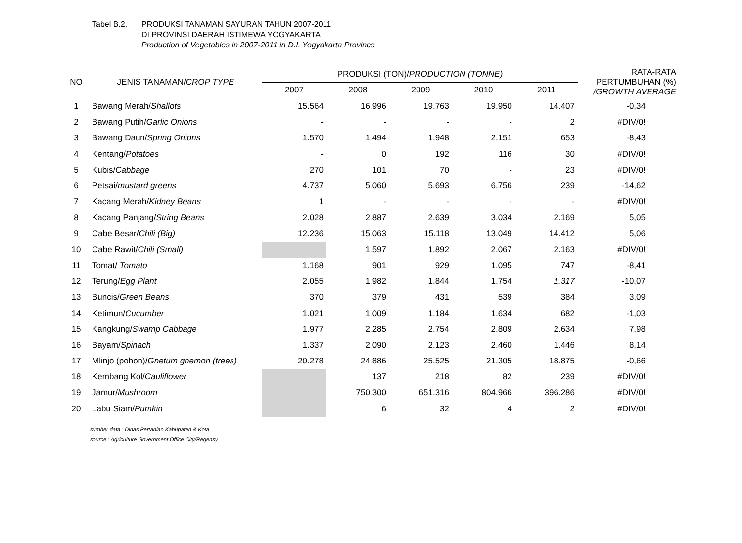Tabel B.2. PRODUKSI TANAMAN SAYURAN TAHUN 2007-2011
DI PROVINSI DAERAH ISTIMEWA YOGYAKARTA
Production of Vegetables in 2007-2011 in D.I. Yogyakarta Province
| NO | JENIS TANAMAN/ CROP TYPE | PRODUKSI (TON)/ PRODUCTION (TONNE) | | | | | RATA-RATA PERTUMBUHAN (%) /GROWTH AVERAGE |
| --- | --- | --- | --- | --- | --- | --- | --- |
| | | 2007 | 2008 | 2009 | 2010 | 2011 | |
| 1 | Bawang Merah/ Shallots | 15.564 | 16.996 | 19.763 | 19.950 | 14.407 | -0,34 |
| 2 | Bawang Putih/ Garlic Onions | - | - | - | - | 2 | #DIV/0! |
| 3 | Bawang Daun/ Spring Onions | 1.570 | 1.494 | 1.948 | 2.151 | 653 | -8,43 |
| 4 | Kentang/ Potatoes | - | 0 | 192 | 116 | 30 | #DIV/0! |
| 5 | Kubis/ Cabbage | 270 | 101 | 70 | - | 23 | #DIV/0! |
| 6 | Petsai/ mustard greens | 4.737 | 5.060 | 5.693 | 6.756 | 239 | -14,62 |
| 7 | Kacang Merah/ Kidney Beans | 1 | - | - | - | - | #DIV/0! |
| 8 | Kacang Panjang/ String Beans | 2.028 | 2.887 | 2.639 | 3.034 | 2.169 | 5,05 |
| 9 | Cabe Besar/ Chili (Big) | 12.236 | 15.063 | 15.118 | 13.049 | 14.412 | 5,06 |
| 10 | Cabe Rawit/ Chili (Small) | | 1.597 | 1.892 | 2.067 | 2.163 | #DIV/0! |
| 11 | Tomat/ Tomato | 1.168 | 901 | 929 | 1.095 | 747 | -8,41 |
| 12 | Terung/ Egg Plant | 2.055 | 1.982 | 1.844 | 1.754 | 1.317 | -10,07 |
| 13 | Buncis/ Green Beans | 370 | 379 | 431 | 539 | 384 | 3,09 |
| 14 | Ketimun/ Cucumber | 1.021 | 1.009 | 1.184 | 1.634 | 682 | -1,03 |
| 15 | Kangkung/ Swamp Cabbage | 1.977 | 2.285 | 2.754 | 2.809 | 2.634 | 7,98 |
| 16 | Bayam/ Spinach | 1.337 | 2.090 | 2.123 | 2.460 | 1.446 | 8,14 |
| 17 | Mlinjo (pohon)/ Gnetum gnemon (trees) | 20.278 | 24.886 | 25.525 | 21.305 | 18.875 | -0,66 |
| 18 | Kembang Kol/ Cauliflower | | 137 | 218 | 82 | 239 | #DIV/0! |
| 19 | Jamur/ Mushroom | | 750.300 | 651.316 | 804.966 | 396.286 | #DIV/0! |
| 20 | Labu Siam/ Pumkin | | 6 | 32 | 4 | 2 | #DIV/0! |
sumber data : Dinas Pertanian Kabupaten & Kota
source : Agriculture Government Office City/Regensy